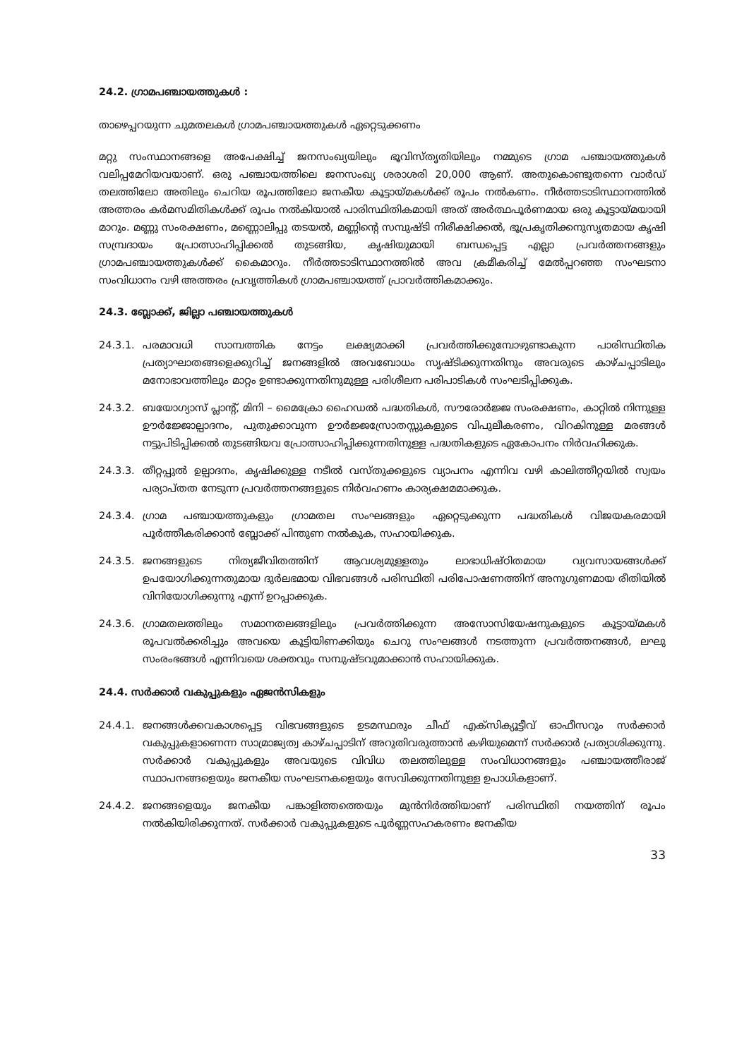24.2. ഗ്രാമപഞ്ചായത്തുകൾ :
താഴെപ്പറയുന്ന ചുമതലകൾ ഗ്രാമപഞ്ചായത്തുകൾ ഏറ്റെടുക്കണം
മറ്റു സംസ്ഥാനങ്ങളെ അപേക്ഷിച്ച് ജനസംഖ്യയിലും ഭൂവിസ്തൃതിയിലും നമ്മുടെ ഗ്രാമ പഞ്ചായത്തുകൾ വലിപ്പമേറിയവയാണ്. ഒരു പഞ്ചായത്തിലെ ജനസംഖ്യ ശരാശരി 20,000 ആണ്. അതുകൊണ്ടുതന്നെ വാർഡ് തലത്തിലോ അതിലും ചെറിയ രൂപത്തിലോ ജനകീയ കൂട്ടായ്മകൾക്ക് രൂപം നൽകണം. നീർത്തടാടിസ്ഥാനത്തിൽ അത്തരം കർമസമിതികൾക്ക് രൂപം നൽകിയാൽ പാരിസ്ഥിതികമായി അത് അർത്ഥപൂർണമായ ഒരു കൂട്ടായ്മയായി മാറും. മണ്ണു സംരക്ഷണം, മണ്ണൊലിപ്പു തടയൽ, മണ്ണിന്റെ സമ്പുഷ്ടി നിരീക്ഷിക്കൽ, ഭൂപ്രകൃതിക്കനുസൃതമായ കൃഷി സമ്പ്രദായം പ്രോത്സാഹിപ്പിക്കൽ തുടങ്ങിയ, കൃഷിയുമായി ബന്ധപ്പെട്ട എല്ലാ പ്രവർത്തനങ്ങളും ഗ്രാമപഞ്ചായത്തുകൾക്ക് കൈമാറും. നീർത്തടാടിസ്ഥാനത്തിൽ അവ ക്രമീകരിച്ച് മേൽപ്പറഞ്ഞ സംഘടനാ സംവിധാനം വഴി അത്തരം പ്രവൃത്തികൾ ഗ്രാമപഞ്ചായത്ത് പ്രാവർത്തികമാക്കും.
24.3. ബ്ലോക്ക്, ജില്ലാ പഞ്ചായത്തുകൾ
24.3.1. പരമാവധി സാമ്പത്തിക നേട്ടം ലക്ഷ്യമാക്കി പ്രവർത്തിക്കുമ്പോഴുണ്ടാകുന്ന പാരിസ്ഥിതിക പ്രത്യാഘാതങ്ങളെക്കുറിച്ച് ജനങ്ങളിൽ അവബോധം സൃഷ്ടിക്കുന്നതിനും അവരുടെ കാഴ്ചപ്പാടിലും മനോഭാവത്തിലും മാറ്റം ഉണ്ടാക്കുന്നതിനുമുള്ള പരിശീലന പരിപാടികൾ സംഘടിപ്പിക്കുക.
24.3.2. ബയോഗ്യാസ് പ്ലാന്റ്, മിനി – മൈക്രോ ഹൈഡൽ പദ്ധതികൾ, സൗരോർജ്ജ സംരക്ഷണം, കാറ്റിൽ നിന്നുള്ള ഊർജ്ജോല്പാദനം, പുതുക്കാവുന്ന ഊർജ്ജസ്രോതസ്സുകളുടെ വിപുലീകരണം, വിറകിനുള്ള മരങ്ങൾ നട്ടുപിടിപ്പിക്കൽ തുടങ്ങിയവ പ്രോത്സാഹിപ്പിക്കുന്നതിനുള്ള പദ്ധതികളുടെ ഏകോപനം നിർവഹിക്കുക.
24.3.3. തീറ്റപ്പുൽ ഉല്പാദനം, കൃഷിക്കുള്ള നടീൽ വസ്തുക്കളുടെ വ്യാപനം എന്നിവ വഴി കാലിത്തീറ്റയിൽ സ്വയം പര്യാപ്തത നേടുന്ന പ്രവർത്തനങ്ങളുടെ നിർവഹണം കാര്യക്ഷമമാക്കുക.
24.3.4. ഗ്രാമ പഞ്ചായത്തുകളും ഗ്രാമതല സംഘങ്ങളും ഏറ്റെടുക്കുന്ന പദ്ധതികൾ വിജയകരമായി പൂർത്തീകരിക്കാൻ ബ്ലോക്ക് പിന്തുണ നൽകുക, സഹായിക്കുക.
24.3.5. ജനങ്ങളുടെ നിത്യജീവിതത്തിന് ആവശ്യമുള്ളതും ലാഭാധിഷ്ഠിതമായ വ്യവസായങ്ങൾക്ക് ഉപയോഗിക്കുന്നതുമായ ദുർലഭമായ വിഭവങ്ങൾ പരിസ്ഥിതി പരിപോഷണത്തിന് അനുഗുണമായ രീതിയിൽ വിനിയോഗിക്കുന്നു എന്ന് ഉറപ്പാക്കുക.
24.3.6. ഗ്രാമതലത്തിലും സമാനതലങ്ങളിലും പ്രവർത്തിക്കുന്ന അസോസിയേഷനുകളുടെ കൂട്ടായ്മകൾ രൂപവൽക്കരിച്ചും അവയെ കൂട്ടിയിണക്കിയും ചെറു സംഘങ്ങൾ നടത്തുന്ന പ്രവർത്തനങ്ങൾ, ലഘു സംരംഭങ്ങൾ എന്നിവയെ ശക്തവും സമ്പുഷ്ടവുമാക്കാൻ സഹായിക്കുക.
24.4. സർക്കാർ വകുപ്പുകളും ഏജൻസികളും
24.4.1. ജനങ്ങൾക്കവകാശപ്പെട്ട വിഭവങ്ങളുടെ ഉടമസ്ഥരും ചീഫ് എക്സിക്യൂട്ടീവ് ഓഫീസറും സർക്കാർ വകുപ്പുകളാണെന്ന സാമ്രാജ്യത്വ കാഴ്ചപ്പാടിന് അറുതിവരുത്താൻ കഴിയുമെന്ന് സർക്കാർ പ്രത്യാശിക്കുന്നു. സർക്കാർ വകുപ്പുകളും അവയുടെ വിവിധ തലത്തിലുള്ള സംവിധാനങ്ങളും പഞ്ചായത്തീരാജ് സ്ഥാപനങ്ങളെയും ജനകീയ സംഘടനകളെയും സേവിക്കുന്നതിനുള്ള ഉപാധികളാണ്.
24.4.2. ജനങ്ങളെയും ജനകീയ പങ്കാളിത്തത്തെയും മുൻനിർത്തിയാണ് പരിസ്ഥിതി നയത്തിന് രൂപം നൽകിയിരിക്കുന്നത്. സർക്കാർ വകുപ്പുകളുടെ പൂർണ്ണസഹകരണം ജനകീയ
33